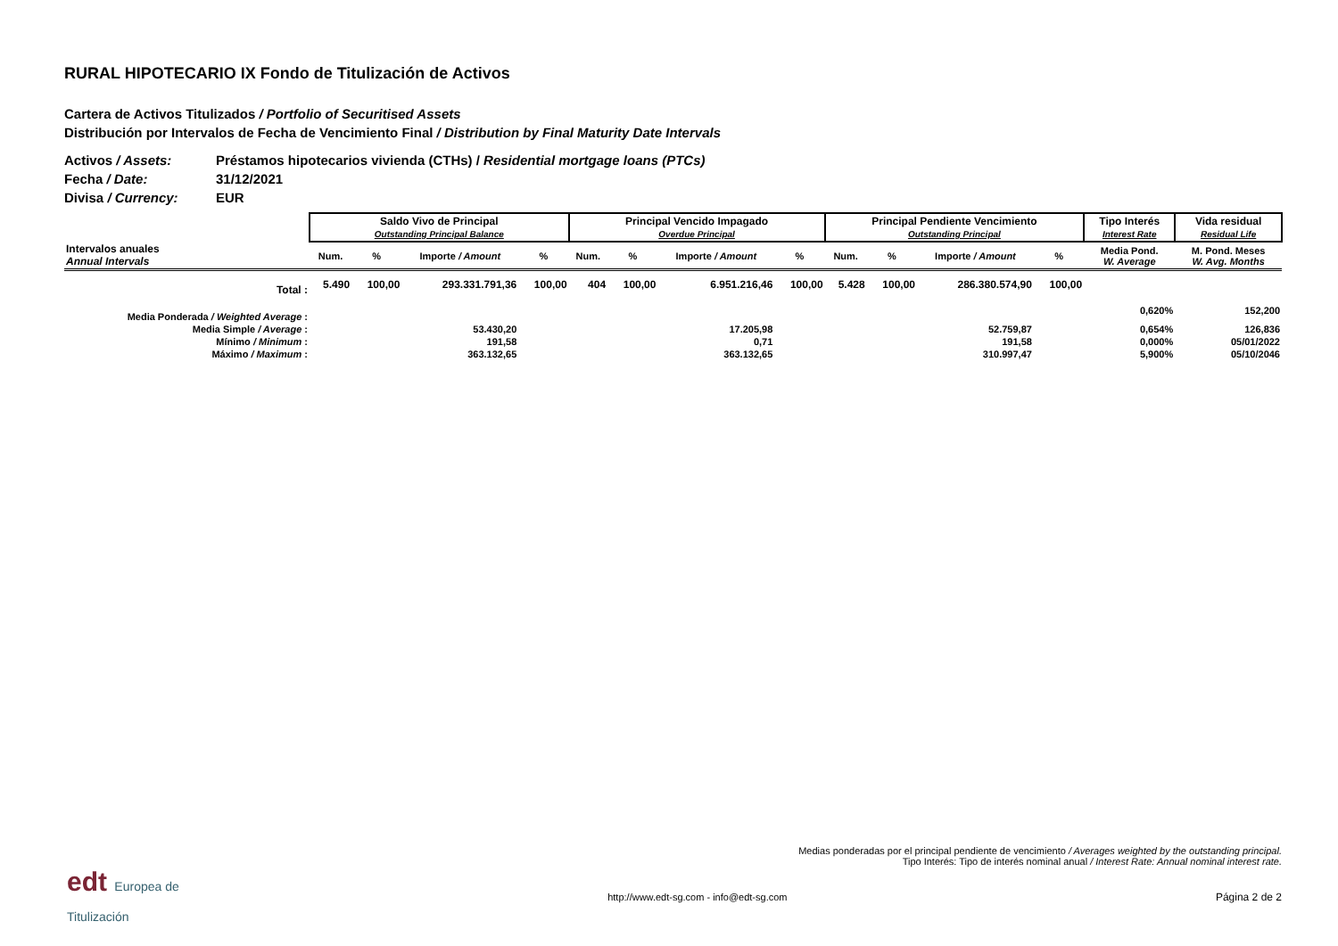RURAL HIPOTECARIO IX Fondo de Titulización de Activos
Cartera de Activos Titulizados / Portfolio of Securitised Assets
Distribución por Intervalos de Fecha de Vencimiento Final / Distribution by Final Maturity Date Intervals
Activos / Assets: Préstamos hipotecarios vivienda (CTHs) / Residential mortgage loans (PTCs)
Fecha / Date: 31/12/2021
Divisa / Currency: EUR
| | Saldo Vivo de Principal Outstanding Principal Balance | | | | Principal Vencido Impagado Overdue Principal | | | | Principal Pendiente Vencimiento Outstanding Principal | | | | Tipo Interés Interest Rate | Vida residual Residual Life |
| --- | --- | --- | --- | --- | --- | --- | --- | --- | --- | --- | --- | --- | --- | --- |
| Intervalos anuales Annual Intervals | Num. | % | Importe / Amount | % | Num. | % | Importe / Amount | % | Num. | % | Importe / Amount | % | Media Pond. W. Average | M. Pond. Meses W. Avg. Months |
| Total : | 5.490 | 100,00 | 293.331.791,36 | 100,00 | 404 | 100,00 | 6.951.216,46 | 100,00 | 5.428 | 100,00 | 286.380.574,90 | 100,00 | | |
| Media Ponderada / Weighted Average : | | | | | | | | | | | | | 0,620% | 152,200 |
| Media Simple / Average : | 53.430,20 | | | | 17.205,98 | | | | 52.759,87 | | | | 0,654% | 126,836 |
| Mínimo / Minimum : | 191,58 | | | | 0,71 | | | | 191,58 | | | | 0,000% | 05/01/2022 |
| Máximo / Maximum : | 363.132,65 | | | | 363.132,65 | | | | 310.997,47 | | | | 5,900% | 05/10/2046 |
Medias ponderadas por el principal pendiente de vencimiento / Averages weighted by the outstanding principal.
Tipo Interés: Tipo de interés nominal anual / Interest Rate: Annual nominal interest rate.
edt Europea de
Titulización
http://www.edt-sg.com - info@edt-sg.com
Página 2 de 2